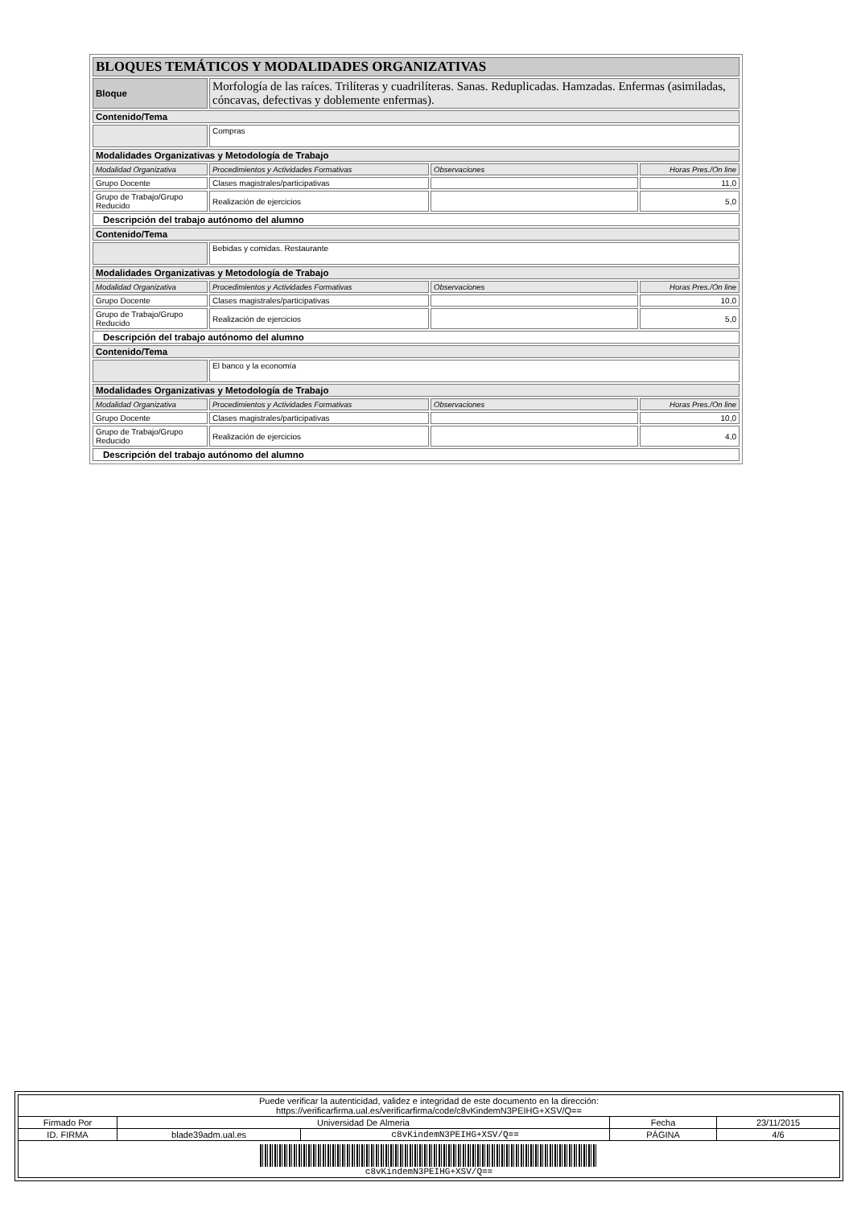| BLOQUES TEMÁTICOS Y MODALIDADES ORGANIZATIVAS | | | |
| Bloque | Morfología de las raíces. Trilíteras y cuadrilíteras. Sanas. Reduplicadas. Hamzadas. Enfermas (asimiladas, cóncavas, defectivas y doblemente enfermas). | | |
| Contenido/Tema | | | |
| | Compras | | |
| Modalidades Organizativas y Metodología de Trabajo | | | |
| Modalidad Organizativa | Procedimientos y Actividades Formativas | Observaciones | Horas Pres./On line |
| Grupo Docente | Clases magistrales/participativas | | 11,0 |
| Grupo de Trabajo/Grupo Reducido | Realización de ejercicios | | 5,0 |
| Descripción del trabajo autónomo del alumno | | | |
| Contenido/Tema | | | |
| | Bebidas y comidas. Restaurante | | |
| Modalidades Organizativas y Metodología de Trabajo | | | |
| Modalidad Organizativa | Procedimientos y Actividades Formativas | Observaciones | Horas Pres./On line |
| Grupo Docente | Clases magistrales/participativas | | 10,0 |
| Grupo de Trabajo/Grupo Reducido | Realización de ejercicios | | 5,0 |
| Descripción del trabajo autónomo del alumno | | | |
| Contenido/Tema | | | |
| | El banco y la economía | | |
| Modalidades Organizativas y Metodología de Trabajo | | | |
| Modalidad Organizativa | Procedimientos y Actividades Formativas | Observaciones | Horas Pres./On line |
| Grupo Docente | Clases magistrales/participativas | | 10,0 |
| Grupo de Trabajo/Grupo Reducido | Realización de ejercicios | | 4,0 |
| Descripción del trabajo autónomo del alumno | | | |
| Puede verificar la autenticidad, validez e integridad de este documento en la dirección: https://verificarfirma.ual.es/verificarfirma/code/c8vKindemN3PEIHG+XSV/Q== | | | | |
| Firmado Por | Universidad De Almeria | | Fecha | 23/11/2015 |
| ID. FIRMA | blade39adm.ual.es | c8vKindemN3PEIHG+XSV/Q== | PÁGINA | 4/6 |
| c8vKindemN3PEIHG+XSV/Q== | | | | |